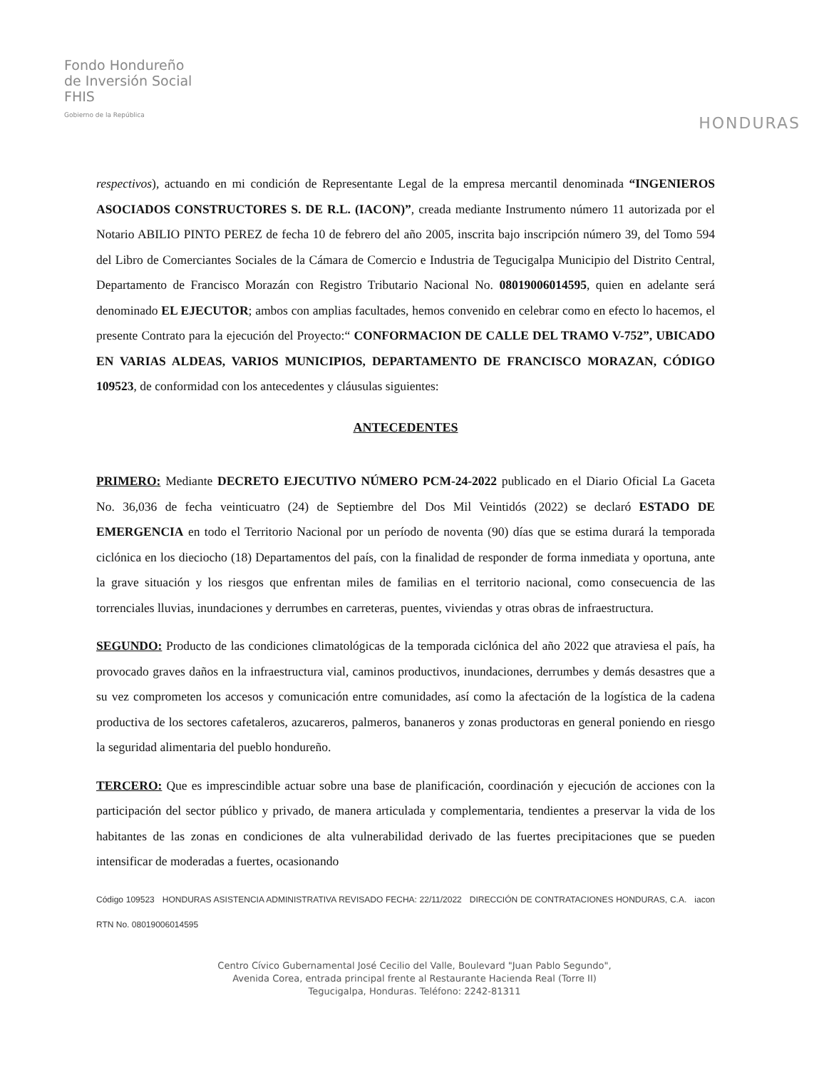Fondo Hondureño
de Inversión Social
FHIS
Gobierno de la República
HONDURAS
respectivos), actuando en mi condición de Representante Legal de la empresa mercantil denominada “INGENIEROS ASOCIADOS CONSTRUCTORES S. DE R.L. (IACON)”, creada mediante Instrumento número 11 autorizada por el Notario ABILIO PINTO PEREZ de fecha 10 de febrero del año 2005, inscrita bajo inscripción número 39, del Tomo 594 del Libro de Comerciantes Sociales de la Cámara de Comercio e Industria de Tegucigalpa Municipio del Distrito Central, Departamento de Francisco Morazán con Registro Tributario Nacional No. 08019006014595, quien en adelante será denominado EL EJECUTOR; ambos con amplias facultades, hemos convenido en celebrar como en efecto lo hacemos, el presente Contrato para la ejecución del Proyecto:“ CONFORMACION DE CALLE DEL TRAMO V-752”, UBICADO EN VARIAS ALDEAS, VARIOS MUNICIPIOS, DEPARTAMENTO DE FRANCISCO MORAZAN, CÓDIGO 109523, de conformidad con los antecedentes y cláusulas siguientes:
ANTECEDENTES
PRIMERO: Mediante DECRETO EJECUTIVO NÚMERO PCM-24-2022 publicado en el Diario Oficial La Gaceta No. 36,036 de fecha veinticuatro (24) de Septiembre del Dos Mil Veintidós (2022) se declaró ESTADO DE EMERGENCIA en todo el Territorio Nacional por un período de noventa (90) días que se estima durará la temporada ciclónica en los dieciocho (18) Departamentos del país, con la finalidad de responder de forma inmediata y oportuna, ante la grave situación y los riesgos que enfrentan miles de familias en el territorio nacional, como consecuencia de las torrenciales lluvias, inundaciones y derrumbes en carreteras, puentes, viviendas y otras obras de infraestructura.
SEGUNDO: Producto de las condiciones climatológicas de la temporada ciclónica del año 2022 que atraviesa el país, ha provocado graves daños en la infraestructura vial, caminos productivos, inundaciones, derrumbes y demás desastres que a su vez comprometen los accesos y comunicación entre comunidades, así como la afectación de la logística de la cadena productiva de los sectores cafetaleros, azucareros, palmeros, bananeros y zonas productoras en general poniendo en riesgo la seguridad alimentaria del pueblo hondureño.
TERCERO: Que es imprescindible actuar sobre una base de planificación, coordinación y ejecución de acciones con la participación del sector público y privado, de manera articulada y complementaria, tendientes a preservar la vida de los habitantes de las zonas en condiciones de alta vulnerabilidad derivado de las fuertes precipitaciones que se pueden intensificar de moderadas a fuertes, ocasionando
Código 109523 HONDURAS ASISTENCIA ADMINISTRATIVA REVISADO FECHA: 22/11/2022 DIRECCIÓN DE CONTRATACIONES HONDURAS, C.A. iacon RTN No. 08019006014595
Centro Cívico Gubernamental José Cecilio del Valle, Boulevard "Juan Pablo Segundo",
Avenida Corea, entrada principal frente al Restaurante Hacienda Real (Torre II)
Tegucigalpa, Honduras. Teléfono: 2242-81311